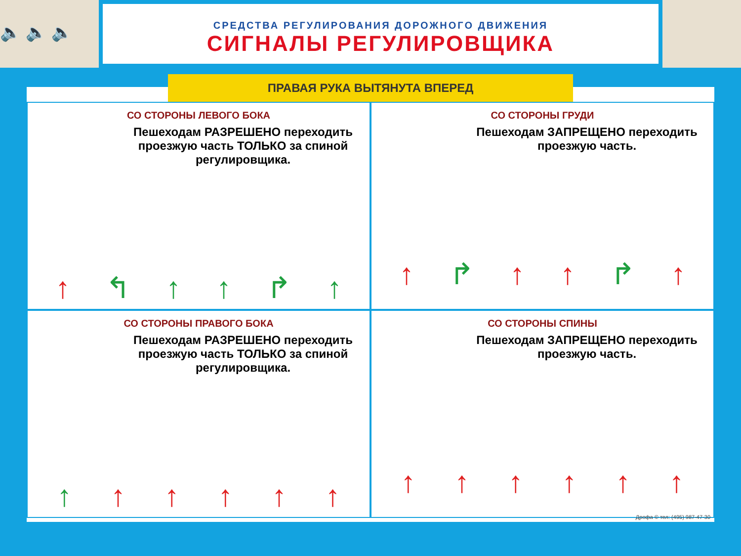🔈 🔈 🔈
СРЕДСТВА РЕГУЛИРОВАНИЯ ДОРОЖНОГО ДВИЖЕНИЯ
СИГНАЛЫ РЕГУЛИРОВЩИКА
ПРАВАЯ РУКА ВЫТЯНУТА ВПЕРЕД
СО СТОРОНЫ ЛЕВОГО БОКА
Пешеходам РАЗРЕШЕНО переходить проезжую часть ТОЛЬКО за спиной регулировщика.
↑ ↰ ↑ ↑ ↱ ↑
СО СТОРОНЫ ГРУДИ
Пешеходам ЗАПРЕЩЕНО переходить проезжую часть.
↑ ↱ ↑ ↑ ↱ ↑
СО СТОРОНЫ ПРАВОГО БОКА
Пешеходам РАЗРЕШЕНО переходить проезжую часть ТОЛЬКО за спиной регулировщика.
↑ ↑ ↑ ↑ ↑ ↑
СО СТОРОНЫ СПИНЫ
Пешеходам ЗАПРЕЩЕНО переходить проезжую часть.
↑ ↑ ↑ ↑ ↑ ↑
Дрофа © тел: (495) 987-47-30